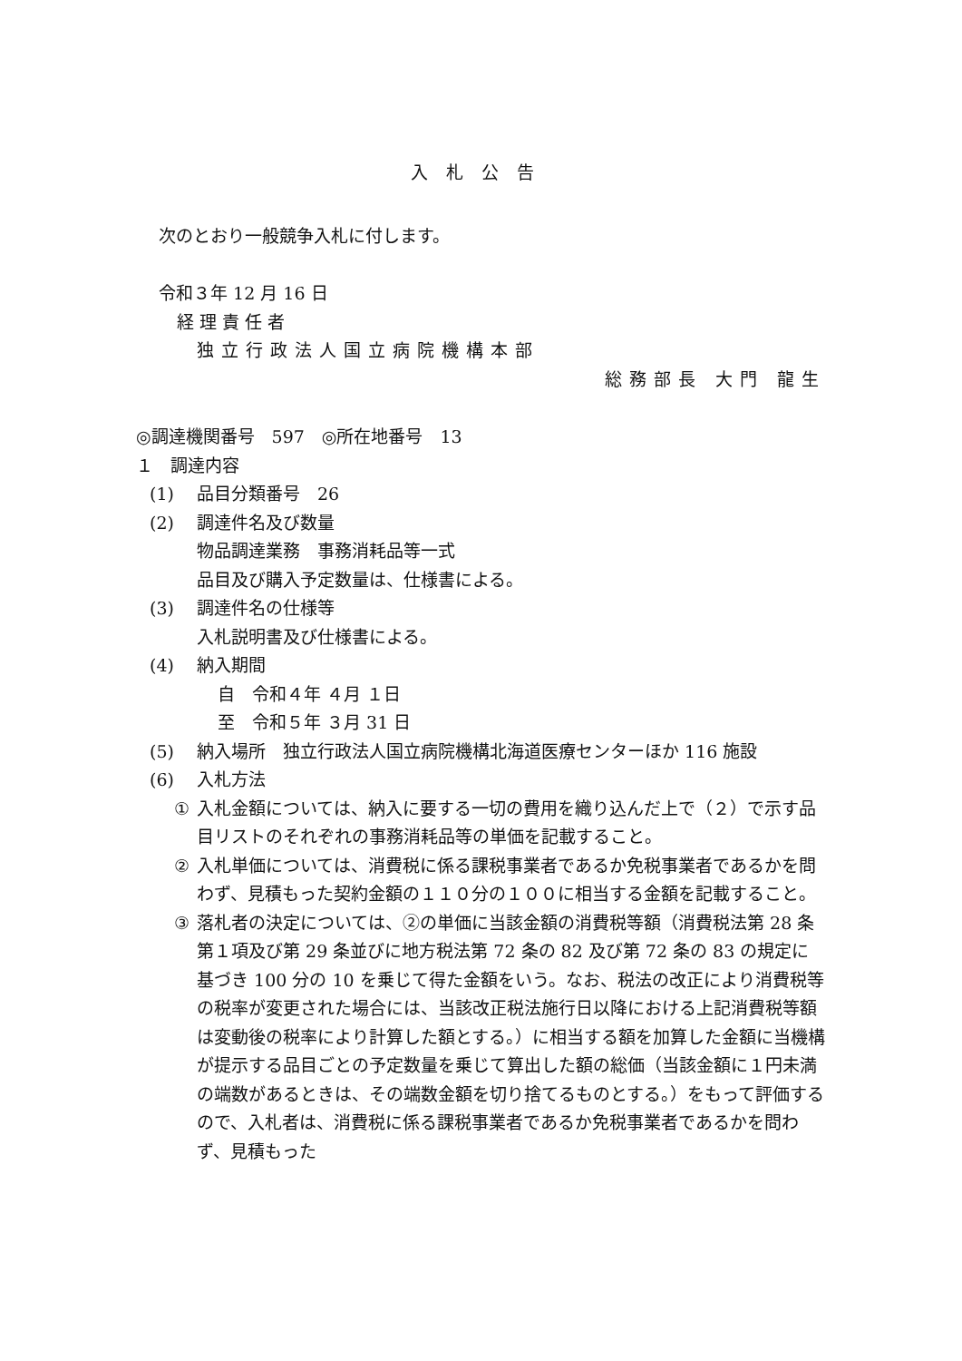入札公告
次のとおり一般競争入札に付します。
令和３年 12 月 16 日
経理責任者
独立行政法人国立病院機構本部
総務部長 大門 龍生
◎調達機関番号　597　◎所在地番号　13
１　調達内容
(1) 品目分類番号　26
(2) 調達件名及び数量
物品調達業務　事務消耗品等一式
品目及び購入予定数量は、仕様書による。
(3) 調達件名の仕様等
入札説明書及び仕様書による。
(4) 納入期間
自　令和４年 ４月 １日
至　令和５年 ３月 31 日
(5) 納入場所　独立行政法人国立病院機構北海道医療センターほか 116 施設
(6) 入札方法
① 入札金額については、納入に要する一切の費用を織り込んだ上で（２）で示す品目リストのそれぞれの事務消耗品等の単価を記載すること。
② 入札単価については、消費税に係る課税事業者であるか免税事業者であるかを問わず、見積もった契約金額の１１０分の１００に相当する金額を記載すること。
③ 落札者の決定については、②の単価に当該金額の消費税等額（消費税法第 28 条第１項及び第 29 条並びに地方税法第 72 条の 82 及び第 72 条の 83 の規定に基づき 100 分の 10 を乗じて得た金額をいう。なお、税法の改正により消費税等の税率が変更された場合には、当該改正税法施行日以降における上記消費税等額は変動後の税率により計算した額とする。）に相当する額を加算した金額に当機構が提示する品目ごとの予定数量を乗じて算出した額の総価（当該金額に１円未満の端数があるときは、その端数金額を切り捨てるものとする。）をもって評価するので、入札者は、消費税に係る課税事業者であるか免税事業者であるかを問わず、見積もった